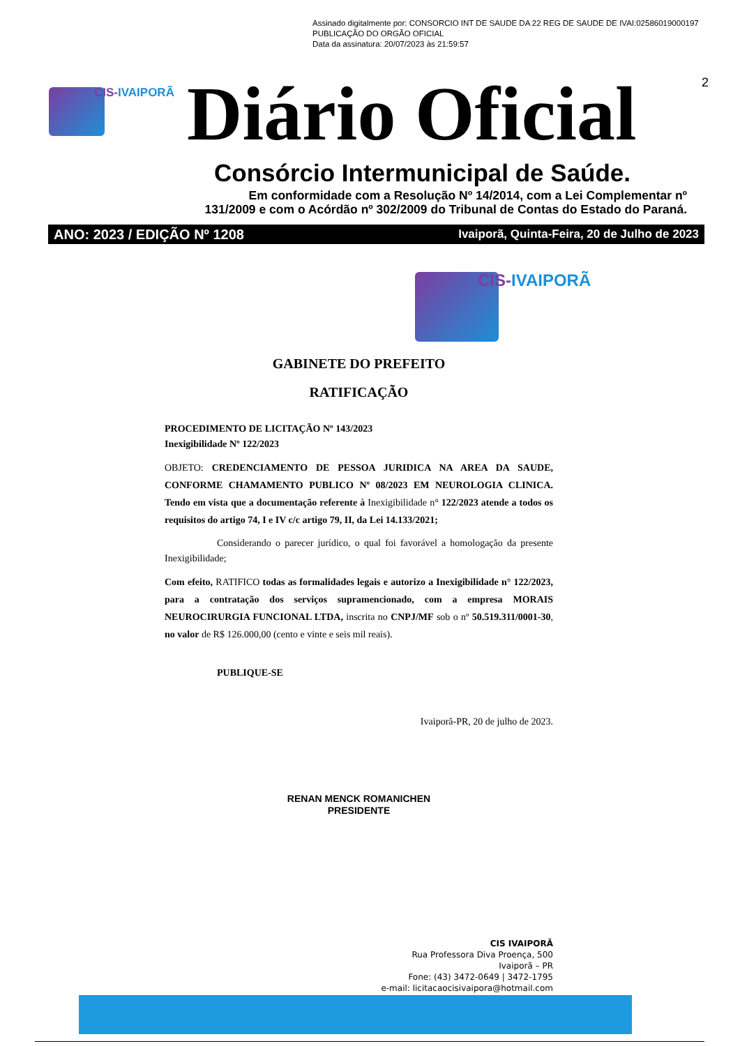Assinado digitalmente por: CONSORCIO INT DE SAUDE DA 22 REG DE SAUDE DE IVAI:02586019000197
PUBLICAÇÃO DO ORGÃO OFICIAL
Data da assinatura: 20/07/2023 às 21:59:57
CIS-IVAIPORÃ Diário Oficial 2
Consórcio Intermunicipal de Saúde.
Em conformidade com a Resolução Nº 14/2014, com a Lei Complementar nº
131/2009 e com o Acórdão nº 302/2009 do Tribunal de Contas do Estado do Paraná.
ANO: 2023 / EDIÇÃO Nº 1208 Ivaiporã, Quinta-Feira, 20 de Julho de 2023
CIS-IVAIPORÃ
GABINETE DO PREFEITO
RATIFICAÇÃO
PROCEDIMENTO DE LICITAÇÃO Nº 143/2023
Inexigibilidade Nº 122/2023
OBJETO: CREDENCIAMENTO DE PESSOA JURIDICA NA AREA DA SAUDE, CONFORME CHAMAMENTO PUBLICO Nº 08/2023 EM NEUROLOGIA CLINICA. Tendo em vista que a documentação referente à Inexigibilidade n° 122/2023 atende a todos os requisitos do artigo 74, I e IV c/c artigo 79, II, da Lei 14.133/2021;
Considerando o parecer jurídico, o qual foi favorável a homologação da presente Inexigibilidade;
Com efeito, RATIFICO todas as formalidades legais e autorizo a Inexigibilidade n° 122/2023, para a contratação dos serviços supramencionado, com a empresa MORAIS NEUROCIRURGIA FUNCIONAL LTDA, inscrita no CNPJ/MF sob o nº 50.519.311/0001-30, no valor de R$ 126.000,00 (cento e vinte e seis mil reais).
PUBLIQUE-SE
Ivaiporã-PR, 20 de julho de 2023.
RENAN MENCK ROMANICHEN
PRESIDENTE
CIS IVAIPORÃ
Rua Professora Diva Proença, 500
Ivaiporã – PR
Fone: (43) 3472-0649 | 3472-1795
e-mail: licitacaocisivaipora@hotmail.com